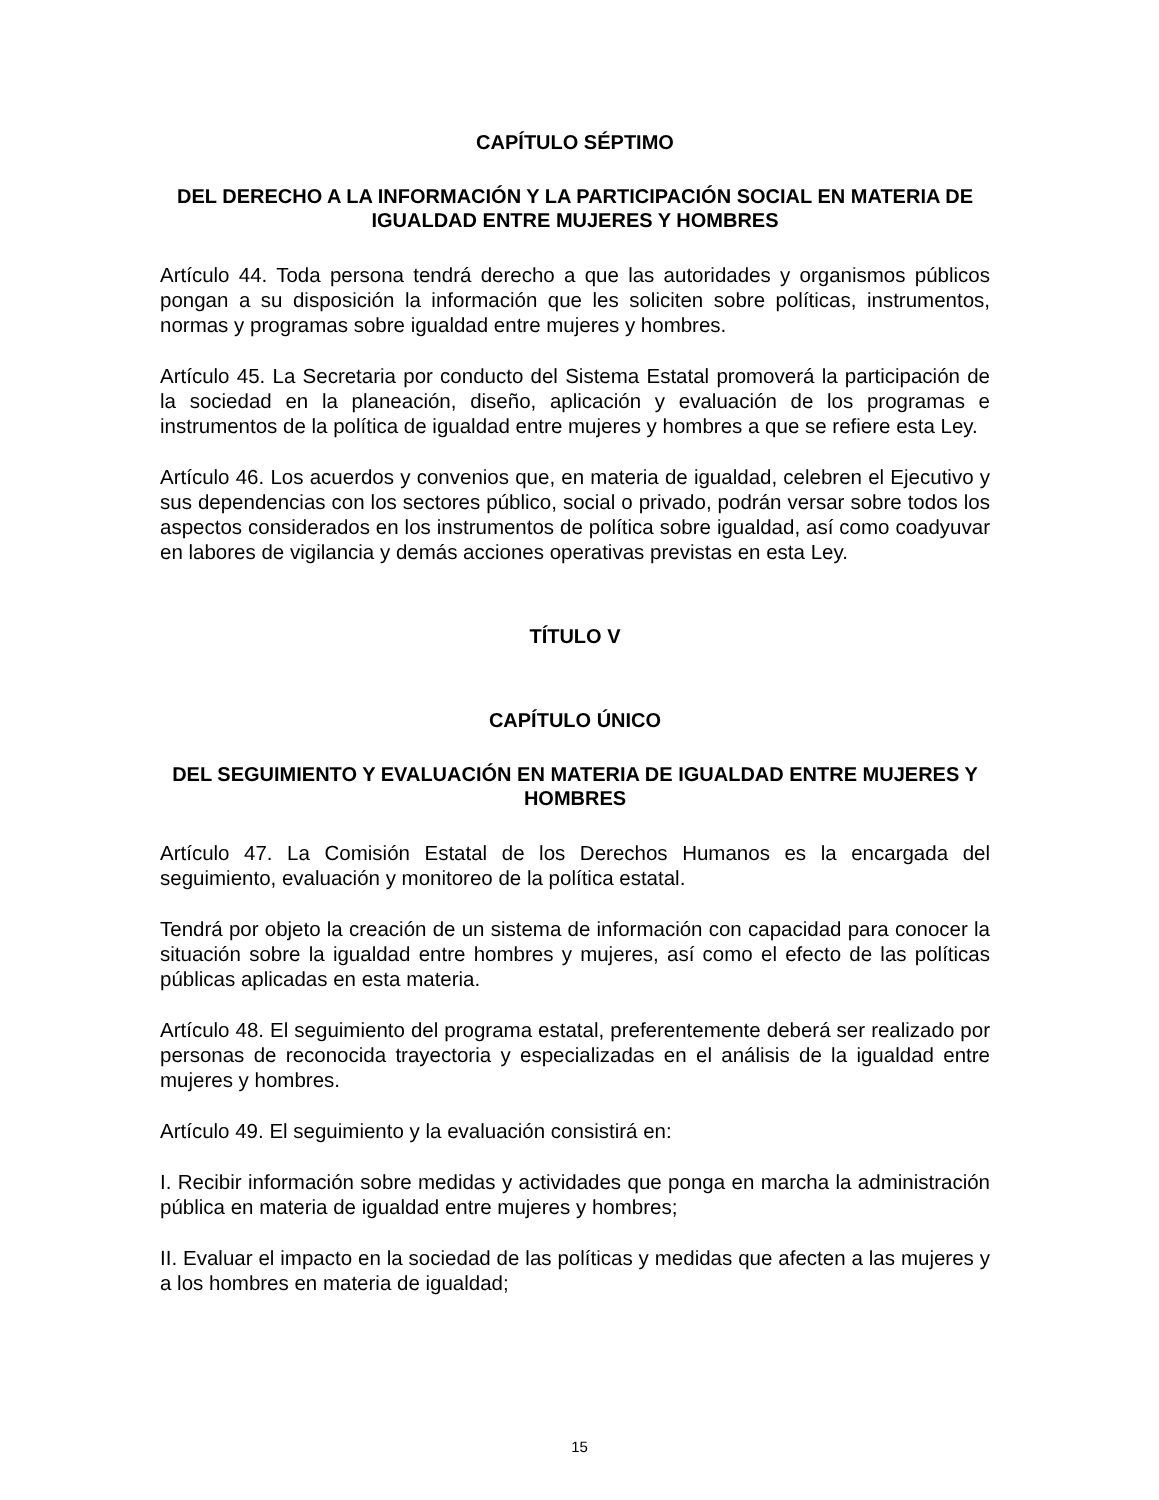CAPÍTULO SÉPTIMO
DEL DERECHO A LA INFORMACIÓN Y LA PARTICIPACIÓN SOCIAL EN MATERIA DE IGUALDAD ENTRE MUJERES Y HOMBRES
Artículo 44. Toda persona tendrá derecho a que las autoridades y organismos públicos pongan a su disposición la información que les soliciten sobre políticas, instrumentos, normas y programas sobre igualdad entre mujeres y hombres.
Artículo 45. La Secretaria por conducto del Sistema Estatal promoverá la participación de la sociedad en la planeación, diseño, aplicación y evaluación de los programas e instrumentos de la política de igualdad entre mujeres y hombres a que se refiere esta Ley.
Artículo 46. Los acuerdos y convenios que, en materia de igualdad, celebren el Ejecutivo y sus dependencias con los sectores público, social o privado, podrán versar sobre todos los aspectos considerados en los instrumentos de política sobre igualdad, así como coadyuvar en labores de vigilancia y demás acciones operativas previstas en esta Ley.
TÍTULO V
CAPÍTULO ÚNICO
DEL SEGUIMIENTO Y EVALUACIÓN EN MATERIA DE IGUALDAD ENTRE MUJERES Y HOMBRES
Artículo 47. La Comisión Estatal de los Derechos Humanos es la encargada del seguimiento, evaluación y monitoreo de la política estatal.
Tendrá por objeto la creación de un sistema de información con capacidad para conocer la situación sobre la igualdad entre hombres y mujeres, así como el efecto de las políticas públicas aplicadas en esta materia.
Artículo 48. El seguimiento del programa estatal, preferentemente deberá ser realizado por personas de reconocida trayectoria y especializadas en el análisis de la igualdad entre mujeres y hombres.
Artículo 49. El seguimiento y la evaluación consistirá en:
I. Recibir información sobre medidas y actividades que ponga en marcha la administración pública en materia de igualdad entre mujeres y hombres;
II. Evaluar el impacto en la sociedad de las políticas y medidas que afecten a las mujeres y a los hombres en materia de igualdad;
15